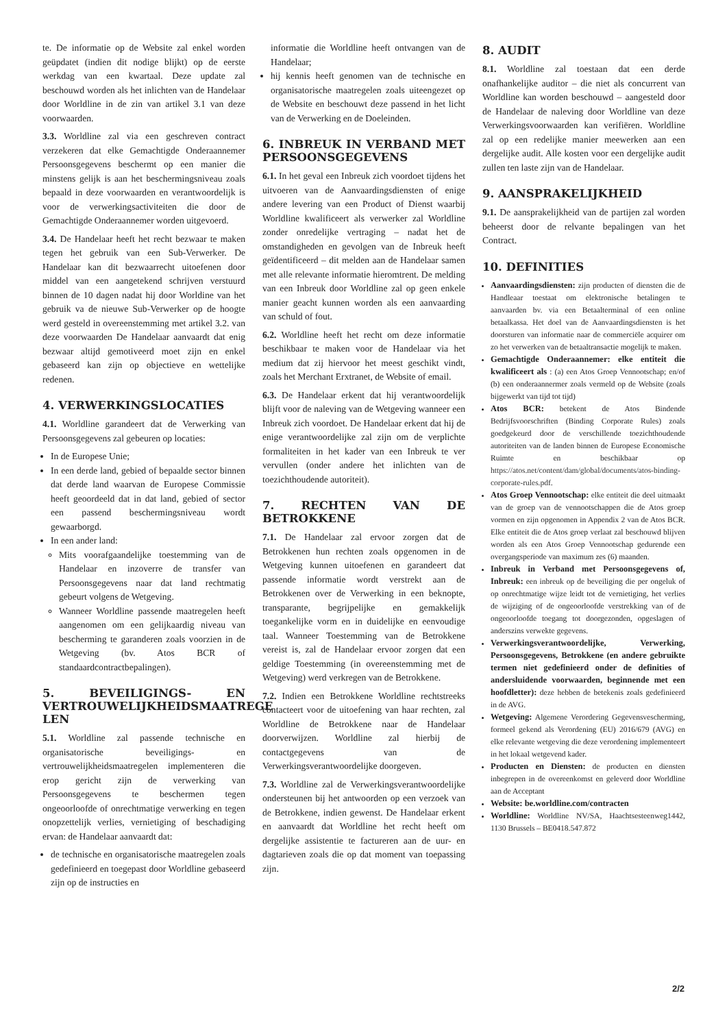te. De informatie op de Website zal enkel worden geüpdatet (indien dit nodige blijkt) op de eerste werkdag van een kwartaal. Deze update zal beschouwd worden als het inlichten van de Handelaar door Worldline in de zin van artikel 3.1 van deze voorwaarden.
3.3. Worldline zal via een geschreven contract verzekeren dat elke Gemachtigde Onderaannemer Persoonsgegevens beschermt op een manier die minstens gelijk is aan het beschermingsniveau zoals bepaald in deze voorwaarden en verantwoordelijk is voor de verwerkingsactiviteiten die door de Gemachtigde Onderaannemer worden uitgevoerd.
3.4. De Handelaar heeft het recht bezwaar te maken tegen het gebruik van een Sub-Verwerker. De Handelaar kan dit bezwaarrecht uitoefenen door middel van een aangetekend schrijven verstuurd binnen de 10 dagen nadat hij door Worldine van het gebruik va de nieuwe Sub-Verwerker op de hoogte werd gesteld in overeenstemming met artikel 3.2. van deze voorwaarden De Handelaar aanvaardt dat enig bezwaar altijd gemotiveerd moet zijn en enkel gebaseerd kan zijn op objectieve en wettelijke redenen.
4. VERWERKINGSLOCATIES
4.1. Worldline garandeert dat de Verwerking van Persoonsgegevens zal gebeuren op locaties:
In de Europese Unie;
In een derde land, gebied of bepaalde sector binnen dat derde land waarvan de Europese Commissie heeft geoordeeld dat in dat land, gebied of sector een passend beschermingsniveau wordt gewaarborgd.
In een ander land:
Mits voorafgaandelijke toestemming van de Handelaar en inzoverre de transfer van Persoonsgegevens naar dat land rechtmatig gebeurt volgens de Wetgeving.
Wanneer Worldline passende maatregelen heeft aangenomen om een gelijkaardig niveau van bescherming te garanderen zoals voorzien in de Wetgeving (bv. Atos BCR of standaardcontractbepalingen).
5. BEVEILIGINGS- EN VERTROUWELIJKHEIDSMAATREGE LEN
5.1. Worldline zal passende technische en organisatorische beveiligings- en vertrouwelijkheidsmaatregelen implementeren die erop gericht zijn de verwerking van Persoonsgegevens te beschermen tegen ongeoorloofde of onrechtmatige verwerking en tegen onopzettelijk verlies, vernietiging of beschadiging ervan: de Handelaar aanvaardt dat:
de technische en organisatorische maatregelen zoals gedefinieerd en toegepast door Worldline gebaseerd zijn op de instructies en
informatie die Worldline heeft ontvangen van de Handelaar;
hij kennis heeft genomen van de technische en organisatorische maatregelen zoals uiteengezet op de Website en beschouwt deze passend in het licht van de Verwerking en de Doeleinden.
6. INBREUK IN VERBAND MET PERSOONSGEGEVENS
6.1. In het geval een Inbreuk zich voordoet tijdens het uitvoeren van de Aanvaardingsdiensten of enige andere levering van een Product of Dienst waarbij Worldline kwalificeert als verwerker zal Worldline zonder onredelijke vertraging – nadat het de omstandigheden en gevolgen van de Inbreuk heeft geïdentificeerd – dit melden aan de Handelaar samen met alle relevante informatie hieromtrent. De melding van een Inbreuk door Worldline zal op geen enkele manier geacht kunnen worden als een aanvaarding van schuld of fout.
6.2. Worldline heeft het recht om deze informatie beschikbaar te maken voor de Handelaar via het medium dat zij hiervoor het meest geschikt vindt, zoals het Merchant Erxtranet, de Website of email.
6.3. De Handelaar erkent dat hij verantwoordelijk blijft voor de naleving van de Wetgeving wanneer een Inbreuk zich voordoet. De Handelaar erkent dat hij de enige verantwoordelijke zal zijn om de verplichte formaliteiten in het kader van een Inbreuk te ver vervullen (onder andere het inlichten van de toezichthoudende autoriteit).
7. RECHTEN VAN DE BETROKKENE
7.1. De Handelaar zal ervoor zorgen dat de Betrokkenen hun rechten zoals opgenomen in de Wetgeving kunnen uitoefenen en garandeert dat passende informatie wordt verstrekt aan de Betrokkenen over de Verwerking in een beknopte, transparante, begrijpelijke en gemakkelijk toegankelijke vorm en in duidelijke en eenvoudige taal. Wanneer Toestemming van de Betrokkene vereist is, zal de Handelaar ervoor zorgen dat een geldige Toestemming (in overeenstemming met de Wetgeving) werd verkregen van de Betrokkene.
7.2. Indien een Betrokkene Worldline rechtstreeks contacteert voor de uitoefening van haar rechten, zal Worldline de Betrokkene naar de Handelaar doorverwijzen. Worldline zal hierbij de contactgegevens van de Verwerkingsverantwoordelijke doorgeven.
7.3. Worldline zal de Verwerkingsverantwoordelijke ondersteunen bij het antwoorden op een verzoek van de Betrokkene, indien gewenst. De Handelaar erkent en aanvaardt dat Worldline het recht heeft om dergelijke assistentie te factureren aan de uur- en dagtarieven zoals die op dat moment van toepassing zijn.
8. AUDIT
8.1. Worldline zal toestaan dat een derde onafhankelijke auditor – die niet als concurrent van Worldline kan worden beschouwd – aangesteld door de Handelaar de naleving door Worldline van deze Verwerkingsvoorwaarden kan verifiëren. Worldline zal op een redelijke manier meewerken aan een dergelijke audit. Alle kosten voor een dergelijke audit zullen ten laste zijn van de Handelaar.
9. AANSPRAKELIJKHEID
9.1. De aansprakelijkheid van de partijen zal worden beheerst door de relvante bepalingen van het Contract.
10. DEFINITIES
Aanvaardingsdiensten: zijn producten of diensten die de Handleaar toestaat om elektronische betalingen te aanvaarden bv. via een Betaalterminal of een online betaalkassa. Het doel van de Aanvaardingsdiensten is het doorsturen van informatie naar de commerciële acquirer om zo het verwerken van de betaaltransactie mogelijk te maken.
Gemachtigde Onderaannemer: elke entiteit die kwalificeert als : (a) een Atos Groep Vennootschap; en/of (b) een onderaannermer zoals vermeld op de Website (zoals bijgewerkt van tijd tot tijd)
Atos BCR: betekent de Atos Bindende Bedrijfsvoorschriften (Binding Corporate Rules) zoals goedgekeurd door de verschillende toezichthoudende autoriteiten van de landen binnen de Europese Economische Ruimte en beschikbaar op https://atos.net/content/dam/global/documents/atos-binding-corporate-rules.pdf.
Atos Groep Vennootschap: elke entiteit die deel uitmaakt van de groep van de vennootschappen die de Atos groep vormen en zijn opgenomen in Appendix 2 van de Atos BCR. Elke entiteit die de Atos groep verlaat zal beschouwd blijven worden als een Atos Groep Vennootschap gedurende een overgangsperiode van maximum zes (6) maanden.
Inbreuk in Verband met Persoonsgegevens of, Inbreuk: een inbreuk op de beveiliging die per ongeluk of op onrechtmatige wijze leidt tot de vernietiging, het verlies de wijziging of de ongeoorloofde verstrekking van of de ongeoorloofde toegang tot doorgezonden, opgeslagen of anderszins verwekte gegevens.
Verwerkingsverantwoordelijke, Verwerking, Persoonsgegevens, Betrokkene (en andere gebruikte termen niet gedefinieerd onder de definities of andersluidende voorwaarden, beginnende met een hoofdletter): deze hebben de betekenis zoals gedefinieerd in de AVG.
Wetgeving: Algemene Verordering Gegevensvescherming, formeel gekend als Verordening (EU) 2016/679 (AVG) en elke relevante wetgeving die deze verordening implementeert in het lokaal wetgevend kader.
Producten en Diensten: de producten en diensten inbegrepen in de overeenkomst en geleverd door Worldline aan de Acceptant
Website: be.worldline.com/contracten
Worldline: Worldline NV/SA, Haachtsesteenweg1442, 1130 Brussels – BE0418.547.872
2/2